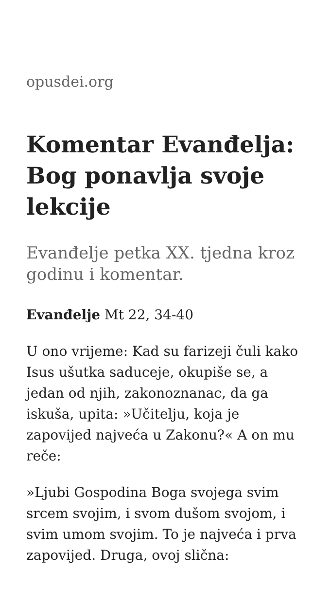opusdei.org
Komentar Evanđelja: Bog ponavlja svoje lekcije
Evanđelje petka XX. tjedna kroz godinu i komentar.
Evanđelje Mt 22, 34-40
U ono vrijeme: Kad su farizeji čuli kako Isus ušutka saduceje, okupiše se, a jedan od njih, zakonoznanac, da ga iskuša, upita: »Učitelju, koja je zapovijed najveća u Zakonu?« A on mu reče:
»Ljubi Gospodina Boga svojega svim srcem svojim, i svom dušom svojom, i svim umom svojim. To je najveća i prva zapovijed. Druga, ovoj slična: